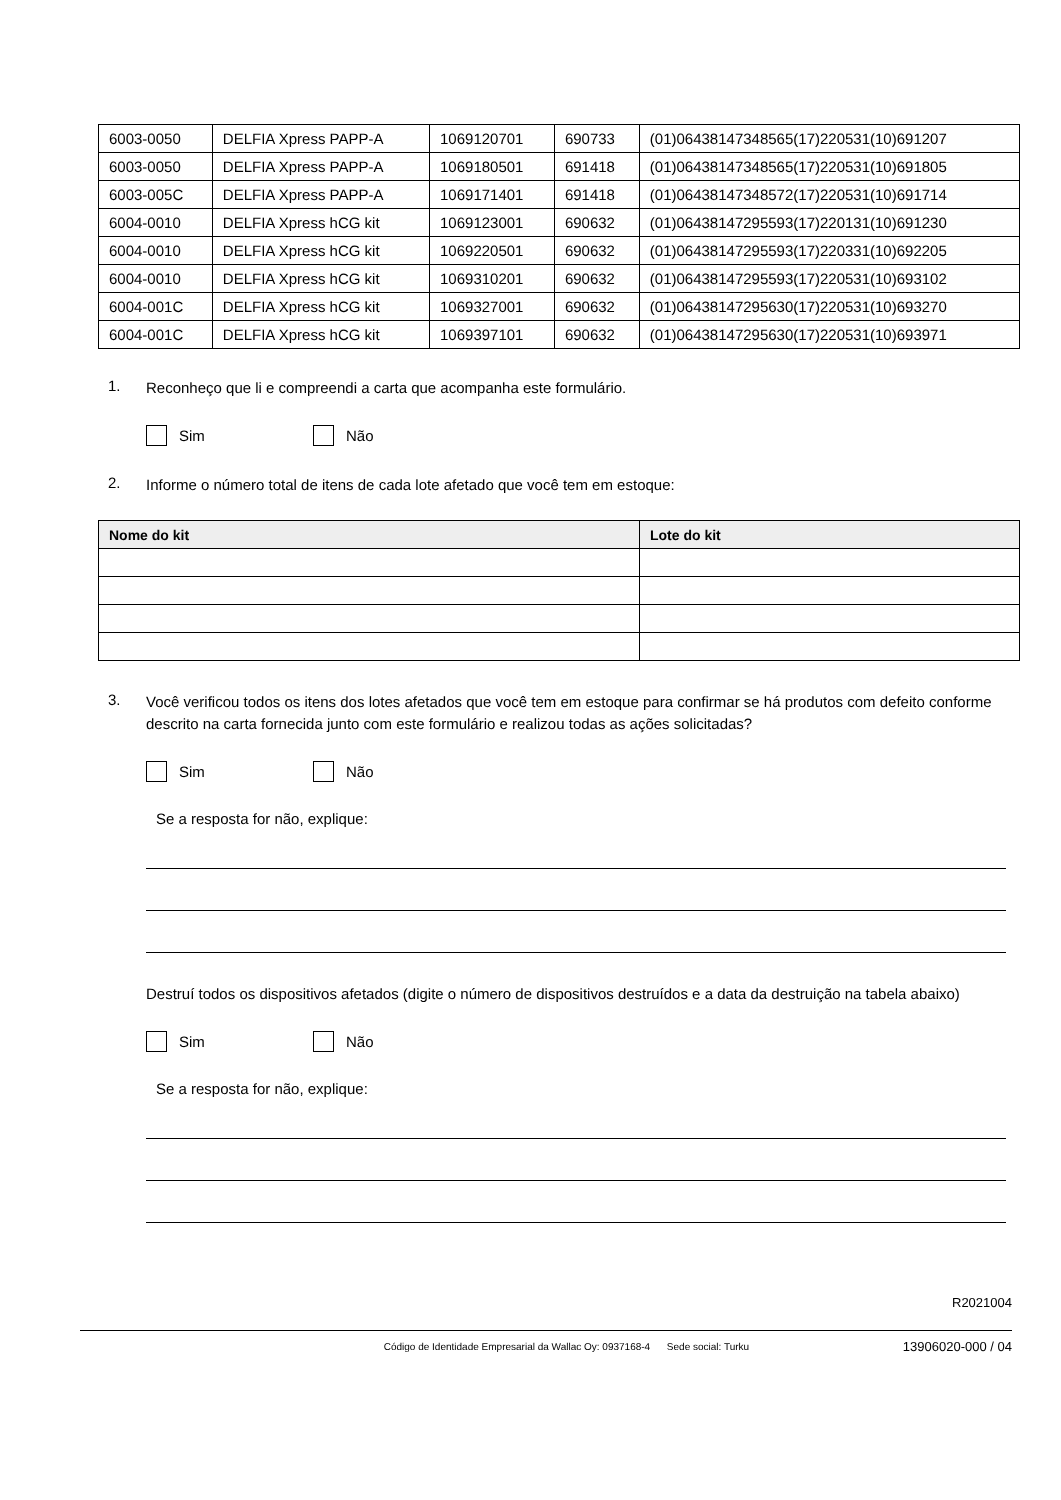| 6003-0050 | DELFIA Xpress PAPP-A | 1069120701 | 690733 | (01)06438147348565(17)220531(10)691207 |
| 6003-0050 | DELFIA Xpress PAPP-A | 1069180501 | 691418 | (01)06438147348565(17)220531(10)691805 |
| 6003-005C | DELFIA Xpress PAPP-A | 1069171401 | 691418 | (01)06438147348572(17)220531(10)691714 |
| 6004-0010 | DELFIA Xpress hCG kit | 1069123001 | 690632 | (01)06438147295593(17)220131(10)691230 |
| 6004-0010 | DELFIA Xpress hCG kit | 1069220501 | 690632 | (01)06438147295593(17)220331(10)692205 |
| 6004-0010 | DELFIA Xpress hCG kit | 1069310201 | 690632 | (01)06438147295593(17)220531(10)693102 |
| 6004-001C | DELFIA Xpress hCG kit | 1069327001 | 690632 | (01)06438147295630(17)220531(10)693270 |
| 6004-001C | DELFIA Xpress hCG kit | 1069397101 | 690632 | (01)06438147295630(17)220531(10)693971 |
1. Reconheço que li e compreendi a carta que acompanha este formulário.
Sim Não
2. Informe o número total de itens de cada lote afetado que você tem em estoque:
| Nome do kit | Lote do kit |
| --- | --- |
3. Você verificou todos os itens dos lotes afetados que você tem em estoque para confirmar se há produtos com defeito conforme descrito na carta fornecida junto com este formulário e realizou todas as ações solicitadas?
Sim Não
Se a resposta for não, explique:
Destruí todos os dispositivos afetados (digite o número de dispositivos destruídos e a data da destruição na tabela abaixo)
Sim Não
Se a resposta for não, explique:
R2021004
Código de Identidade Empresarial da Wallac Oy: 0937168-4 Sede social: Turku 13906020-000 / 04